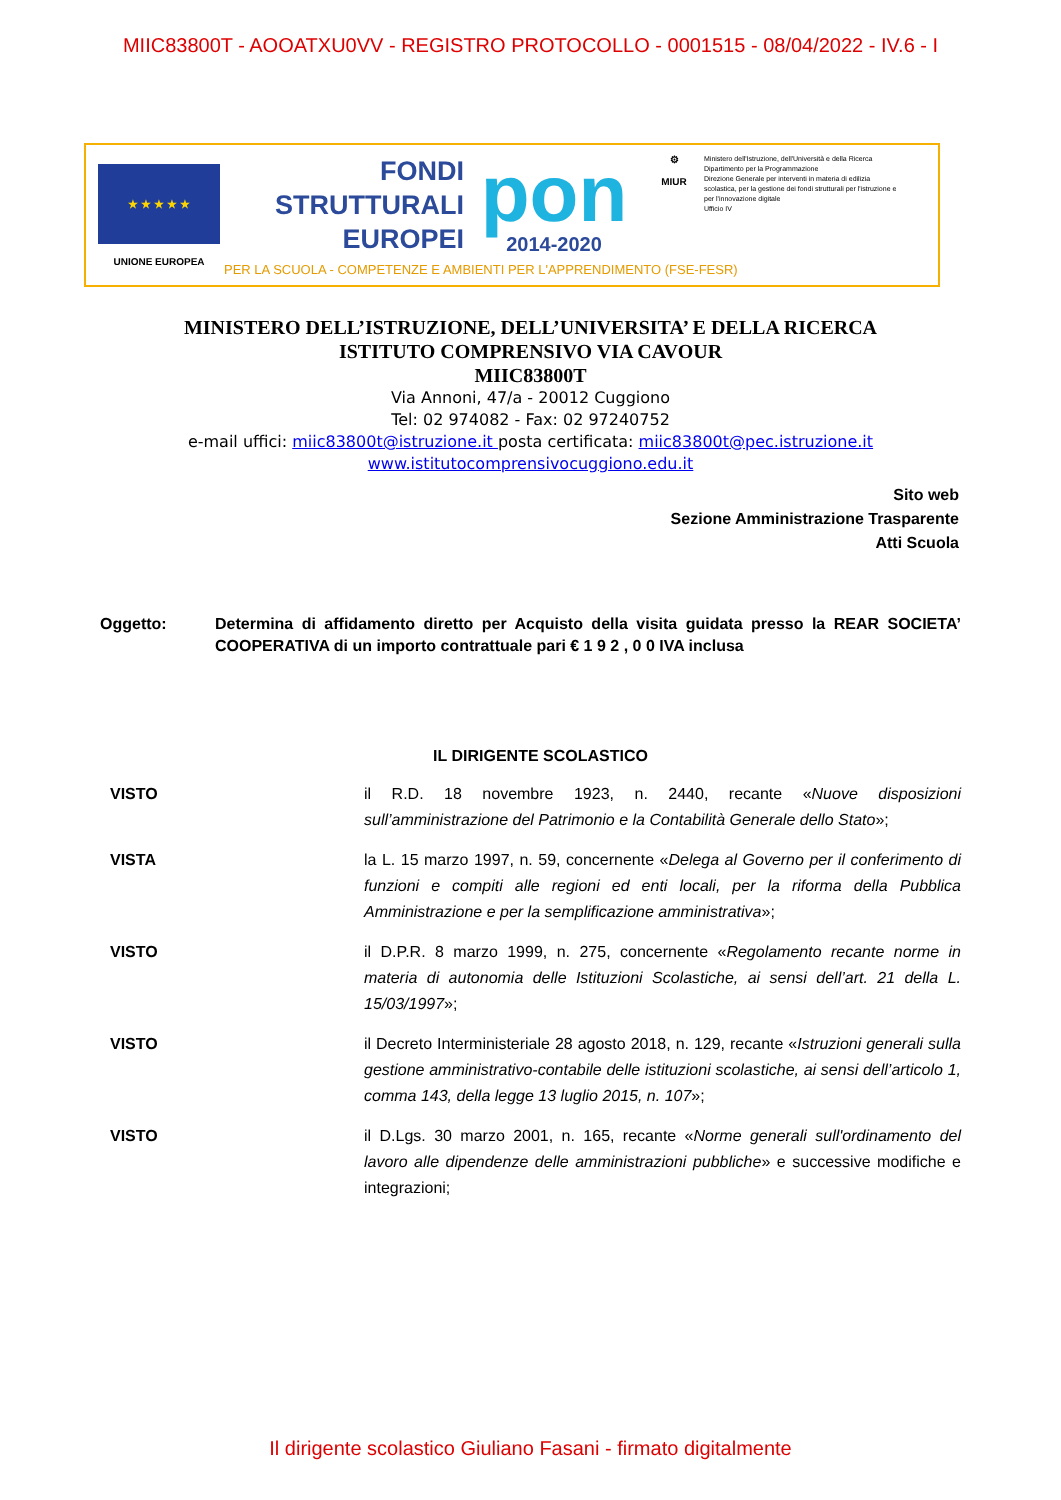MIIC83800T - AOOATXU0VV - REGISTRO PROTOCOLLO - 0001515 - 08/04/2022 - IV.6 - I
★ ★ ★ ★ ★
UNIONE EUROPEA
FONDI
STRUTTURALI
EUROPEI
pon
2014-2020
⚙
MIUR
Ministero dell'Istruzione, dell'Università e della Ricerca
Dipartimento per la Programmazione
Direzione Generale per interventi in materia di edilizia scolastica, per la gestione dei fondi strutturali per l'istruzione e per l'innovazione digitale
Ufficio IV
PER LA SCUOLA - COMPETENZE E AMBIENTI PER L'APPRENDIMENTO (FSE-FESR)
MINISTERO DELL’ISTRUZIONE, DELL’UNIVERSITA’ E DELLA RICERCA
ISTITUTO COMPRENSIVO VIA CAVOUR
MIIC83800T
Via Annoni, 47/a - 20012 Cuggiono
Tel: 02 974082 - Fax: 02 97240752
e-mail uffici: miic83800t@istruzione.it posta certificata: miic83800t@pec.istruzione.it
www.istitutocomprensivocuggiono.edu.it
Sito web
Sezione Amministrazione Trasparente
Atti Scuola
Oggetto: Determina di affidamento diretto per Acquisto della visita guidata presso la REAR SOCIETA’ COOPERATIVA di un importo contrattuale pari € 1 9 2 , 0 0 IVA inclusa
IL DIRIGENTE SCOLASTICO
VISTO il R.D. 18 novembre 1923, n. 2440, recante «Nuove disposizioni sull’amministrazione del Patrimonio e la Contabilità Generale dello Stato»;
VISTA la L. 15 marzo 1997, n. 59, concernente «Delega al Governo per il conferimento di funzioni e compiti alle regioni ed enti locali, per la riforma della Pubblica Amministrazione e per la semplificazione amministrativa»;
VISTO il D.P.R. 8 marzo 1999, n. 275, concernente «Regolamento recante norme in materia di autonomia delle Istituzioni Scolastiche, ai sensi dell’art. 21 della L. 15/03/1997»;
VISTO il Decreto Interministeriale 28 agosto 2018, n. 129, recante «Istruzioni generali sulla gestione amministrativo-contabile delle istituzioni scolastiche, ai sensi dell’articolo 1, comma 143, della legge 13 luglio 2015, n. 107»;
VISTO il D.Lgs. 30 marzo 2001, n. 165, recante «Norme generali sull'ordinamento del lavoro alle dipendenze delle amministrazioni pubbliche» e successive modifiche e integrazioni;
Il dirigente scolastico Giuliano Fasani - firmato digitalmente